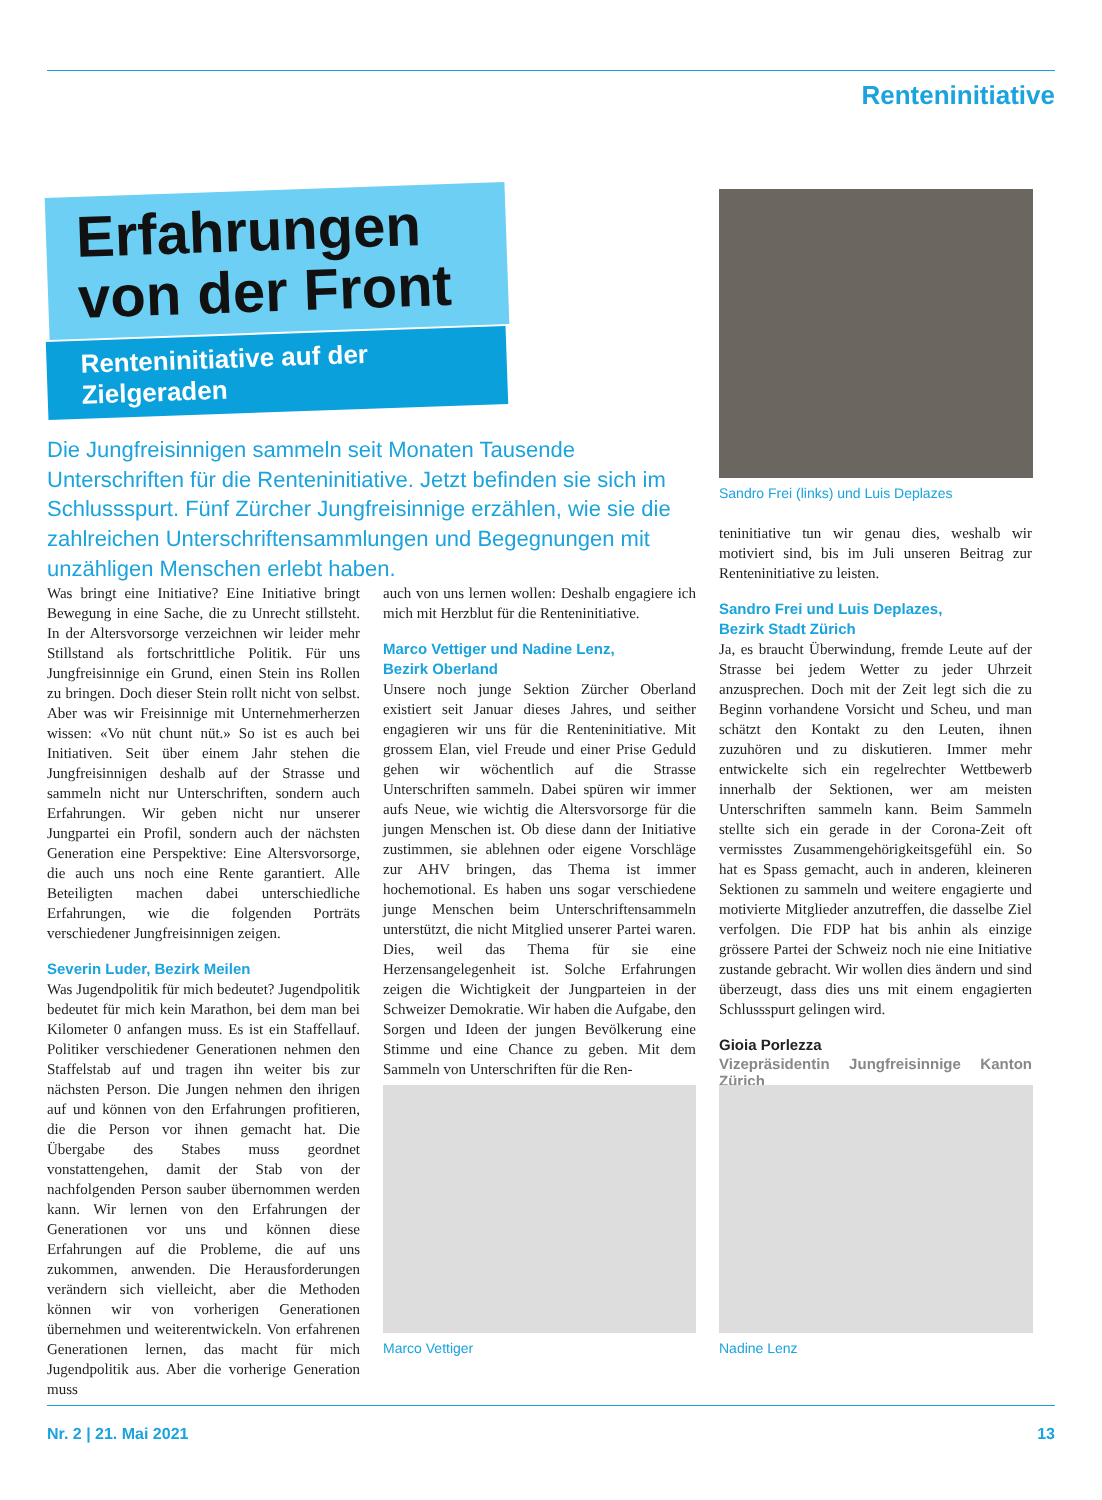Renteninitiative
Erfahrungen von der Front
Renteninitiative auf der Zielgeraden
Die Jungfreisinnigen sammeln seit Monaten Tausende Unterschriften für die Renteninitiative. Jetzt befinden sie sich im Schlussspurt. Fünf Zürcher Jungfreisinnige erzählen, wie sie die zahlreichen Unterschriftensammlungen und Begegnungen mit unzähligen Menschen erlebt haben.
Sandro Frei (links) und Luis Deplazes
Was bringt eine Initiative? Eine Initiative bringt Bewegung in eine Sache, die zu Unrecht stillsteht. In der Altersvorsorge verzeichnen wir leider mehr Stillstand als fortschrittliche Politik. Für uns Jungfreisinnige ein Grund, einen Stein ins Rollen zu bringen. Doch dieser Stein rollt nicht von selbst. Aber was wir Freisinnige mit Unternehmerherzen wissen: «Vo nüt chunt nüt.» So ist es auch bei Initiativen. Seit über einem Jahr stehen die Jungfreisinnigen deshalb auf der Strasse und sammeln nicht nur Unterschriften, sondern auch Erfahrungen. Wir geben nicht nur unserer Jungpartei ein Profil, sondern auch der nächsten Generation eine Perspektive: Eine Altersvorsorge, die auch uns noch eine Rente garantiert. Alle Beteiligten machen dabei unterschiedliche Erfahrungen, wie die folgenden Porträts verschiedener Jungfreisinnigen zeigen.
Severin Luder, Bezirk Meilen
Was Jugendpolitik für mich bedeutet? Jugendpolitik bedeutet für mich kein Marathon, bei dem man bei Kilometer 0 anfangen muss. Es ist ein Staffellauf. Politiker verschiedener Generationen nehmen den Staffelstab auf und tragen ihn weiter bis zur nächsten Person. Die Jungen nehmen den ihrigen auf und können von den Erfahrungen profitieren, die die Person vor ihnen gemacht hat. Die Übergabe des Stabes muss geordnet vonstattengehen, damit der Stab von der nachfolgenden Person sauber übernommen werden kann. Wir lernen von den Erfahrungen der Generationen vor uns und können diese Erfahrungen auf die Probleme, die auf uns zukommen, anwenden. Die Herausforderungen verändern sich vielleicht, aber die Methoden können wir von vorherigen Generationen übernehmen und weiterentwickeln. Von erfahrenen Generationen lernen, das macht für mich Jugendpolitik aus. Aber die vorherige Generation muss
auch von uns lernen wollen: Deshalb engagiere ich mich mit Herzblut für die Renteninitiative.
Marco Vettiger und Nadine Lenz,
Bezirk Oberland
Unsere noch junge Sektion Zürcher Oberland existiert seit Januar dieses Jahres, und seither engagieren wir uns für die Renteninitiative. Mit grossem Elan, viel Freude und einer Prise Geduld gehen wir wöchentlich auf die Strasse Unterschriften sammeln. Dabei spüren wir immer aufs Neue, wie wichtig die Altersvorsorge für die jungen Menschen ist. Ob diese dann der Initiative zustimmen, sie ablehnen oder eigene Vorschläge zur AHV bringen, das Thema ist immer hochemotional. Es haben uns sogar verschiedene junge Menschen beim Unterschriftensammeln unterstützt, die nicht Mitglied unserer Partei waren. Dies, weil das Thema für sie eine Herzensangelegenheit ist. Solche Erfahrungen zeigen die Wichtigkeit der Jungparteien in der Schweizer Demokratie. Wir haben die Aufgabe, den Sorgen und Ideen der jungen Bevölkerung eine Stimme und eine Chance zu geben. Mit dem Sammeln von Unterschriften für die Ren-
teninitiative tun wir genau dies, weshalb wir motiviert sind, bis im Juli unseren Beitrag zur Renteninitiative zu leisten.
Sandro Frei und Luis Deplazes,
Bezirk Stadt Zürich
Ja, es braucht Überwindung, fremde Leute auf der Strasse bei jedem Wetter zu jeder Uhrzeit anzusprechen. Doch mit der Zeit legt sich die zu Beginn vorhandene Vorsicht und Scheu, und man schätzt den Kontakt zu den Leuten, ihnen zuzuhören und zu diskutieren. Immer mehr entwickelte sich ein regelrechter Wettbewerb innerhalb der Sektionen, wer am meisten Unterschriften sammeln kann. Beim Sammeln stellte sich ein gerade in der Corona-Zeit oft vermisstes Zusammengehörigkeitsgefühl ein. So hat es Spass gemacht, auch in anderen, kleineren Sektionen zu sammeln und weitere engagierte und motivierte Mitglieder anzutreffen, die dasselbe Ziel verfolgen. Die FDP hat bis anhin als einzige grössere Partei der Schweiz noch nie eine Initiative zustande gebracht. Wir wollen dies ändern und sind überzeugt, dass dies uns mit einem engagierten Schlussspurt gelingen wird.
Gioia Porlezza
Vizepräsidentin Jungfreisinnige Kanton Zürich
Marco Vettiger Nadine Lenz
Nr. 2 | 21. Mai 2021 13